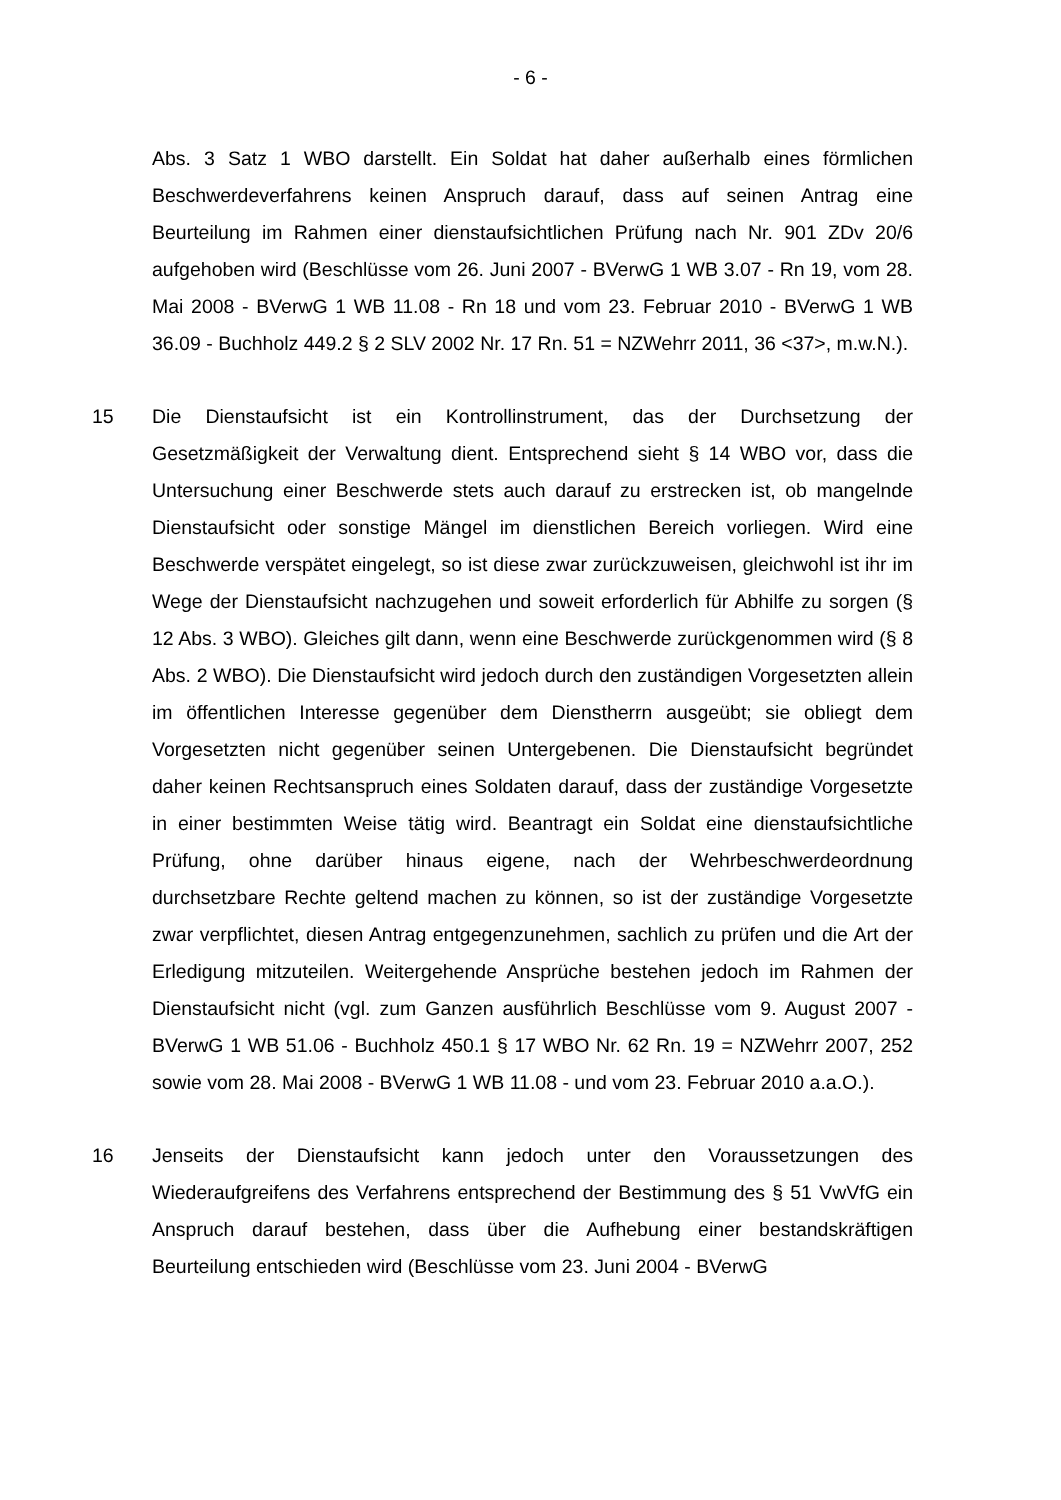- 6 -
Abs. 3 Satz 1 WBO darstellt. Ein Soldat hat daher außerhalb eines förmlichen Beschwerdeverfahrens keinen Anspruch darauf, dass auf seinen Antrag eine Beurteilung im Rahmen einer dienstaufsichtlichen Prüfung nach Nr. 901 ZDv 20/6 aufgehoben wird (Beschlüsse vom 26. Juni 2007 - BVerwG 1 WB 3.07 - Rn 19, vom 28. Mai 2008 - BVerwG 1 WB 11.08 - Rn 18 und vom 23. Februar 2010 - BVerwG 1 WB 36.09 - Buchholz 449.2 § 2 SLV 2002 Nr. 17 Rn. 51 = NZWehrr 2011, 36 <37>, m.w.N.).
15 Die Dienstaufsicht ist ein Kontrollinstrument, das der Durchsetzung der Gesetzmäßigkeit der Verwaltung dient. Entsprechend sieht § 14 WBO vor, dass die Untersuchung einer Beschwerde stets auch darauf zu erstrecken ist, ob mangelnde Dienstaufsicht oder sonstige Mängel im dienstlichen Bereich vorliegen. Wird eine Beschwerde verspätet eingelegt, so ist diese zwar zurückzuweisen, gleichwohl ist ihr im Wege der Dienstaufsicht nachzugehen und soweit erforderlich für Abhilfe zu sorgen (§ 12 Abs. 3 WBO). Gleiches gilt dann, wenn eine Beschwerde zurückgenommen wird (§ 8 Abs. 2 WBO). Die Dienstaufsicht wird jedoch durch den zuständigen Vorgesetzten allein im öffentlichen Interesse gegenüber dem Dienstherrn ausgeübt; sie obliegt dem Vorgesetzten nicht gegenüber seinen Untergebenen. Die Dienstaufsicht begründet daher keinen Rechtsanspruch eines Soldaten darauf, dass der zuständige Vorgesetzte in einer bestimmten Weise tätig wird. Beantragt ein Soldat eine dienstaufsichtliche Prüfung, ohne darüber hinaus eigene, nach der Wehrbeschwerdeordnung durchsetzbare Rechte geltend machen zu können, so ist der zuständige Vorgesetzte zwar verpflichtet, diesen Antrag entgegenzunehmen, sachlich zu prüfen und die Art der Erledigung mitzuteilen. Weitergehende Ansprüche bestehen jedoch im Rahmen der Dienstaufsicht nicht (vgl. zum Ganzen ausführlich Beschlüsse vom 9. August 2007 - BVerwG 1 WB 51.06 - Buchholz 450.1 § 17 WBO Nr. 62 Rn. 19 = NZWehrr 2007, 252 sowie vom 28. Mai 2008 - BVerwG 1 WB 11.08 - und vom 23. Februar 2010 a.a.O.).
16 Jenseits der Dienstaufsicht kann jedoch unter den Voraussetzungen des Wiederaufgreifens des Verfahrens entsprechend der Bestimmung des § 51 VwVfG ein Anspruch darauf bestehen, dass über die Aufhebung einer bestandskräftigen Beurteilung entschieden wird (Beschlüsse vom 23. Juni 2004 - BVerwG